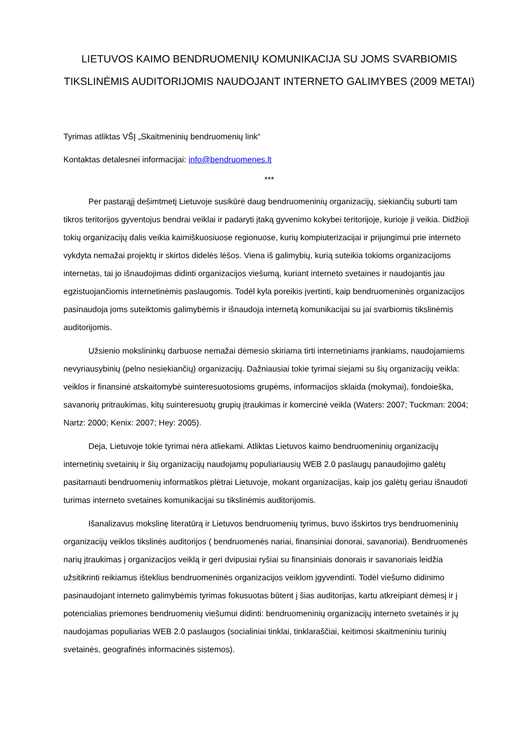LIETUVOS KAIMO BENDRUOMENIŲ KOMUNIKACIJA SU JOMS SVARBIOMIS TIKSLINĖMIS AUDITORIJOMIS NAUDOJANT INTERNETO GALIMYBES (2009 METAI)
Tyrimas atliktas VŠĮ „Skaitmeninių bendruomenių link“
Kontaktas detalesnei informacijai: info@bendruomenes.lt
***
Per pastarąjį dešimtmetį Lietuvoje susikūrė daug bendruomeninių organizacijų, siekiančių suburti tam tikros teritorijos gyventojus bendrai veiklai ir padaryti įtaką gyvenimo kokybei teritorijoje, kurioje ji veikia. Didžioji tokių organizacijų dalis veikia kaimiškuosiuose regionuose, kurių kompiuterizacijai ir prijungimui prie interneto vykdyta nemažai projektų ir skirtos didelės lėšos. Viena iš galimybių, kurią suteikia tokioms organizacijoms internetas, tai jo išnaudojimas didinti organizacijos viešumą, kuriant interneto svetaines ir naudojantis jau egzistuojančiomis internetinėmis paslaugomis. Todėl kyla poreikis įvertinti, kaip bendruomeninės organizacijos pasinaudoja joms suteiktomis galimybėmis ir išnaudoja internetą komunikacijai su jai svarbiomis tikslinėmis auditorijomis.
Užsienio mokslininkų darbuose nemažai dėmesio skiriama tirti internetiniams įrankiams, naudojamiems nevyriausybinių (pelno nesiekiančių) organizacijų. Dažniausiai tokie tyrimai siejami su šių organizacijų veikla: veiklos ir finansinė atskaitomybė suinteresuotosioms grupėms, informacijos sklaida (mokymai), fondoieška, savanorių pritraukimas, kitų suinteresuotų grupių įtraukimas ir komercinė veikla (Waters: 2007; Tuckman: 2004; Nartz: 2000; Kenix: 2007; Hey: 2005).
Deja, Lietuvoje tokie tyrimai nėra atliekami. Atliktas Lietuvos kaimo bendruomeninių organizacijų internetinių svetainių ir šių organizacijų naudojamų populiariausių WEB 2.0 paslaugų panaudojimo galėtų pasitarnauti bendruomenių informatikos plėtrai Lietuvoje, mokant organizacijas, kaip jos galėtų geriau išnaudoti turimas interneto svetaines komunikacijai su tikslinėmis auditorijomis.
Išanalizavus mokslinę literatūrą ir Lietuvos bendruomenių tyrimus, buvo išskirtos trys bendruomeninių organizacijų veiklos tikslinės auditorijos ( bendruomenės nariai, finansiniai donorai, savanoriai). Bendruomenės narių įtraukimas į organizacijos veiklą ir geri dvipusiai ryšiai su finansiniais donorais ir savanoriais leidžia užsitikrinti reikiamus išteklius bendruomeninės organizacijos veiklom įgyvendinti. Todėl viešumo didinimo pasinaudojant interneto galimybėmis tyrimas fokusuotas būtent į šias auditorijas, kartu atkreipiant dėmesį ir į potencialias priemones bendruomenių viešumui didinti: bendruomeninių organizacijų interneto svetainės ir jų naudojamas populiarias WEB 2.0 paslaugos (socialiniai tinklai, tinklaraščiai, keitimosi skaitmeniniu turinių svetainės, geografinės informacinės sistemos).